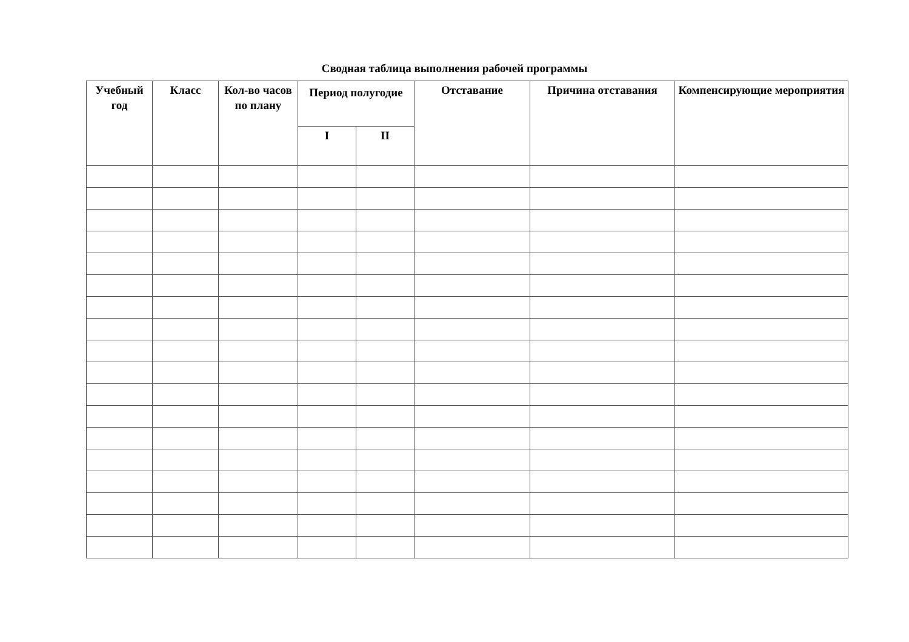Сводная таблица выполнения рабочей программы
| Учебный год | Класс | Кол-во часов по плану | Период полугодие | | Отставание | Причина отставания | Компенсирующие мероприятия |
| --- | --- | --- | --- | --- | --- | --- | --- |
| | | | I | II | | | |